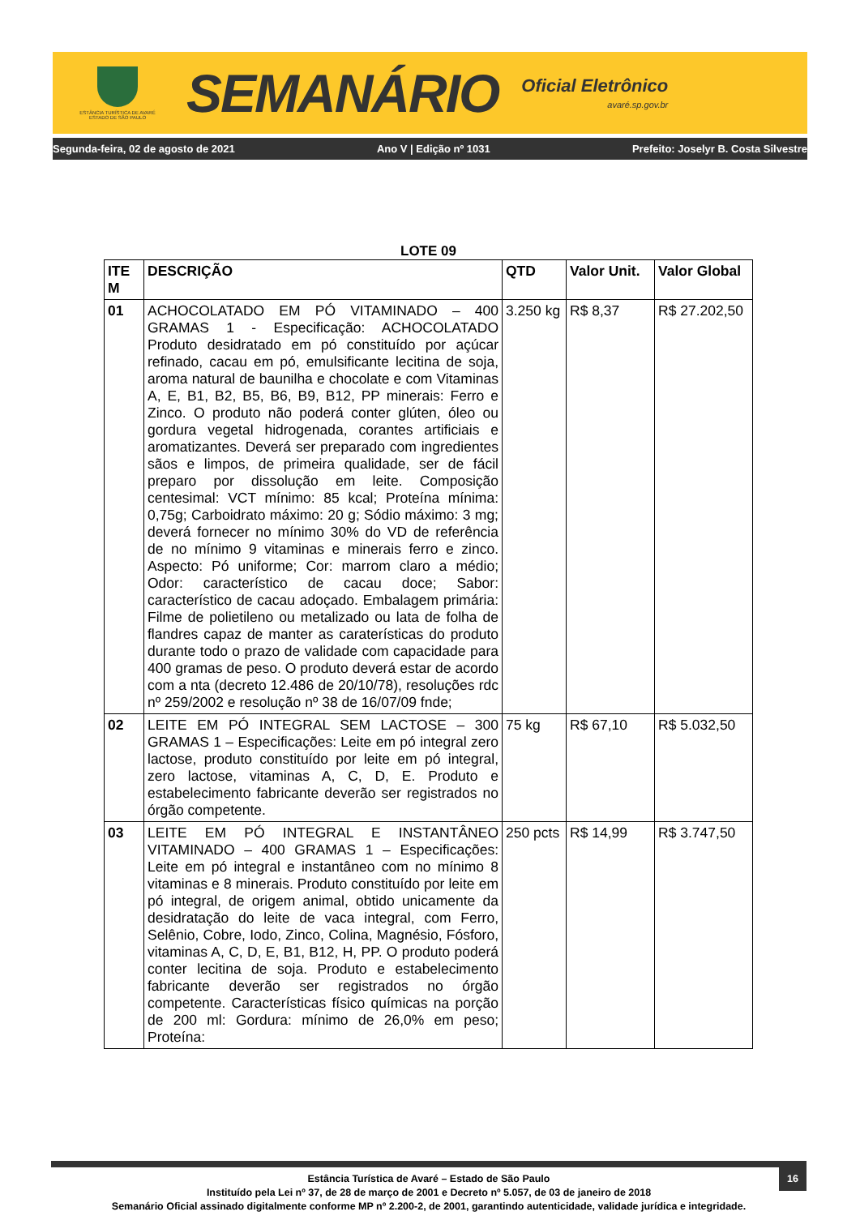ESTÂNCIA TURÍSTICA DE AVARÉ
ESTADO DE SÃO PAULO
SEMANÁRIO
Oficial Eletrônico
avaré.sp.gov.br
Segunda-feira, 02 de agosto de 2021 Ano V | Edição nº 1031 Prefeito: Joselyr B. Costa Silvestre
LOTE 09
| ITE M | DESCRIÇÃO | QTD | Valor Unit. | Valor Global |
| --- | --- | --- | --- | --- |
| 01 | ACHOCOLATADO EM PÓ VITAMINADO – 400 GRAMAS 1 - Especificação: ACHOCOLATADO Produto desidratado em pó constituído por açúcar refinado, cacau em pó, emulsificante lecitina de soja, aroma natural de baunilha e chocolate e com Vitaminas A, E, B1, B2, B5, B6, B9, B12, PP minerais: Ferro e Zinco. O produto não poderá conter glúten, óleo ou gordura vegetal hidrogenada, corantes artificiais e aromatizantes. Deverá ser preparado com ingredientes sãos e limpos, de primeira qualidade, ser de fácil preparo por dissolução em leite. Composição centesimal: VCT mínimo: 85 kcal; Proteína mínima: 0,75g; Carboidrato máximo: 20 g; Sódio máximo: 3 mg; deverá fornecer no mínimo 30% do VD de referência de no mínimo 9 vitaminas e minerais ferro e zinco. Aspecto: Pó uniforme; Cor: marrom claro a médio; Odor: característico de cacau doce; Sabor: característico de cacau adoçado. Embalagem primária: Filme de polietileno ou metalizado ou lata de folha de flandres capaz de manter as caraterísticas do produto durante todo o prazo de validade com capacidade para 400 gramas de peso. O produto deverá estar de acordo com a nta (decreto 12.486 de 20/10/78), resoluções rdc nº 259/2002 e resolução nº 38 de 16/07/09 fnde; | 3.250 kg | R$ 8,37 | R$ 27.202,50 |
| 02 | LEITE EM PÓ INTEGRAL SEM LACTOSE – 300 GRAMAS 1 – Especificações: Leite em pó integral zero lactose, produto constituído por leite em pó integral, zero lactose, vitaminas A, C, D, E. Produto e estabelecimento fabricante deverão ser registrados no órgão competente. | 75 kg | R$ 67,10 | R$ 5.032,50 |
| 03 | LEITE EM PÓ INTEGRAL E INSTANTÂNEO VITAMINADO – 400 GRAMAS 1 – Especificações: Leite em pó integral e instantâneo com no mínimo 8 vitaminas e 8 minerais. Produto constituído por leite em pó integral, de origem animal, obtido unicamente da desidratação do leite de vaca integral, com Ferro, Selênio, Cobre, Iodo, Zinco, Colina, Magnésio, Fósforo, vitaminas A, C, D, E, B1, B12, H, PP. O produto poderá conter lecitina de soja. Produto e estabelecimento fabricante deverão ser registrados no órgão competente. Características físico químicas na porção de 200 ml: Gordura: mínimo de 26,0% em peso; Proteína: | 250 pcts | R$ 14,99 | R$ 3.747,50 |
16
Estância Turística de Avaré – Estado de São Paulo
Instituído pela Lei nº 37, de 28 de março de 2001 e Decreto nº 5.057, de 03 de janeiro de 2018
Semanário Oficial assinado digitalmente conforme MP nº 2.200-2, de 2001, garantindo autenticidade, validade jurídica e integridade.